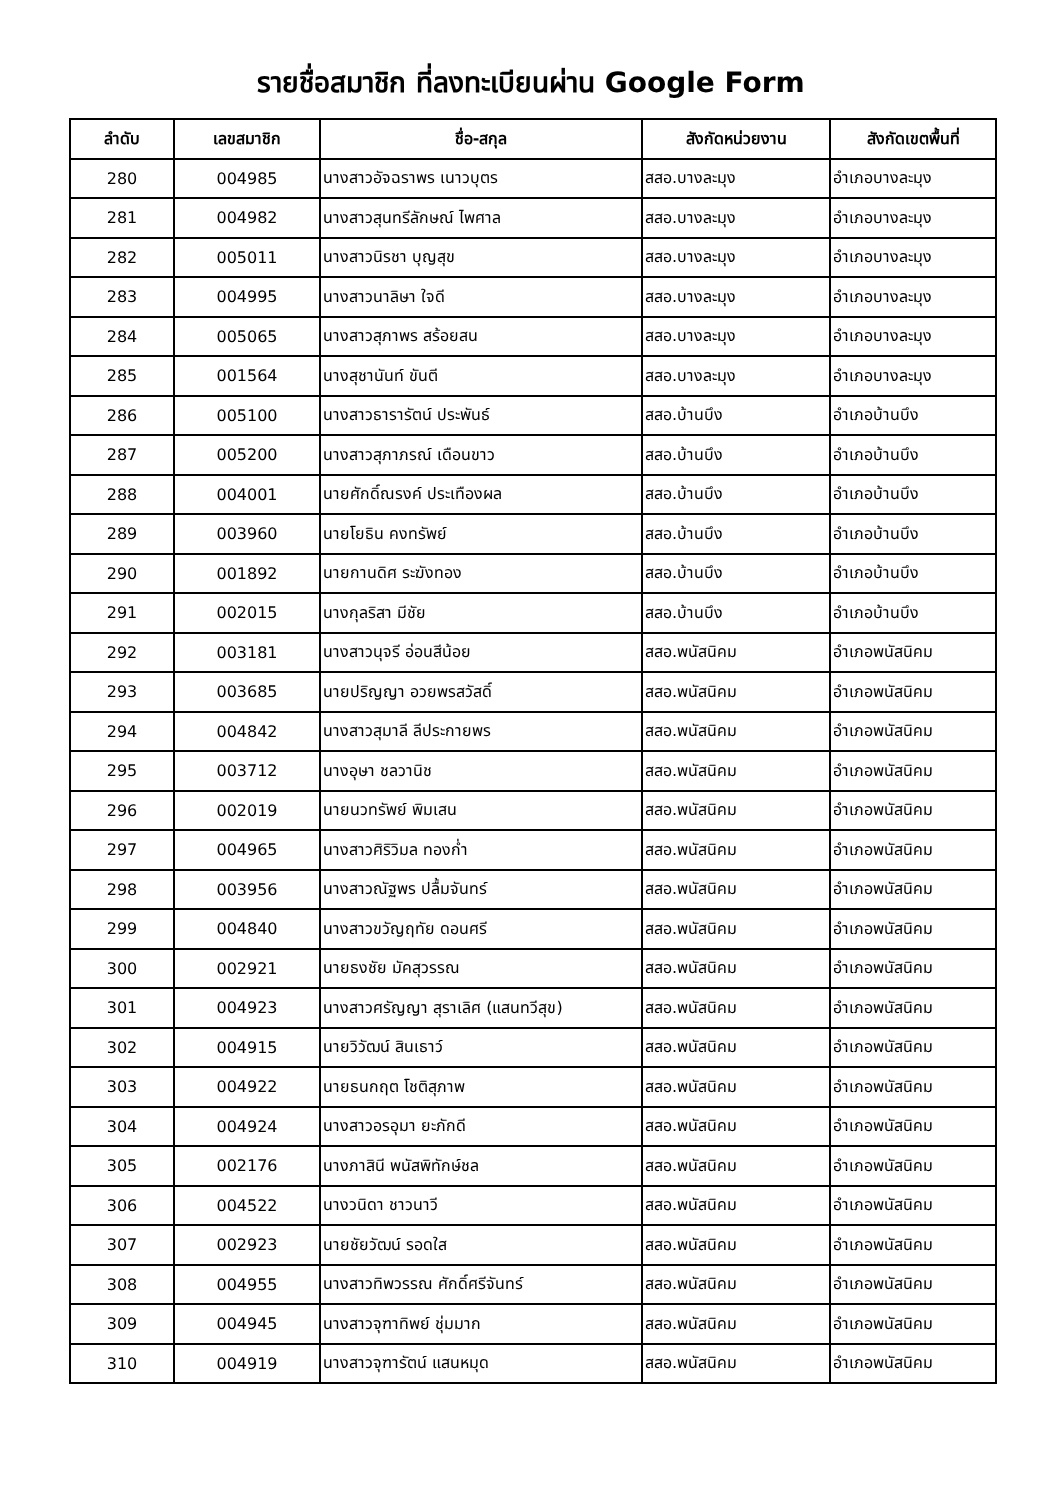รายชื่อสมาชิก ที่ลงทะเบียนผ่าน Google Form
| ลำดับ | เลขสมาชิก | ชื่อ-สกุล | สังกัดหน่วยงาน | สังกัดเขตพื้นที่ |
| --- | --- | --- | --- | --- |
| 280 | 004985 | นางสาวอัจฉราพร เนาวบุตร | สสอ.บางละมุง | อำเภอบางละมุง |
| 281 | 004982 | นางสาวสุนทรีลักษณ์ ไพศาล | สสอ.บางละมุง | อำเภอบางละมุง |
| 282 | 005011 | นางสาวนิรชา บุญสุข | สสอ.บางละมุง | อำเภอบางละมุง |
| 283 | 004995 | นางสาวนาลิษา ใจดี | สสอ.บางละมุง | อำเภอบางละมุง |
| 284 | 005065 | นางสาวสุภาพร สร้อยสน | สสอ.บางละมุง | อำเภอบางละมุง |
| 285 | 001564 | นางสุชานันท์ ขันตี | สสอ.บางละมุง | อำเภอบางละมุง |
| 286 | 005100 | นางสาวธารารัตน์ ประพันธ์ | สสอ.บ้านบึง | อำเภอบ้านบึง |
| 287 | 005200 | นางสาวสุภาภรณ์ เดือนขาว | สสอ.บ้านบึง | อำเภอบ้านบึง |
| 288 | 004001 | นายศักดิ์ณรงค์ ประเทืองผล | สสอ.บ้านบึง | อำเภอบ้านบึง |
| 289 | 003960 | นายโยธิน คงทรัพย์ | สสอ.บ้านบึง | อำเภอบ้านบึง |
| 290 | 001892 | นายกานดิศ ระฆังทอง | สสอ.บ้านบึง | อำเภอบ้านบึง |
| 291 | 002015 | นางกุลริสา มีชัย | สสอ.บ้านบึง | อำเภอบ้านบึง |
| 292 | 003181 | นางสาวนุจรี อ่อนสีน้อย | สสอ.พนัสนิคม | อำเภอพนัสนิคม |
| 293 | 003685 | นายปริญญา อวยพรสวัสดิ์ | สสอ.พนัสนิคม | อำเภอพนัสนิคม |
| 294 | 004842 | นางสาวสุมาลี ลีประกายพร | สสอ.พนัสนิคม | อำเภอพนัสนิคม |
| 295 | 003712 | นางอุษา ชลวานิช | สสอ.พนัสนิคม | อำเภอพนัสนิคม |
| 296 | 002019 | นายนวทรัพย์ พิมเสน | สสอ.พนัสนิคม | อำเภอพนัสนิคม |
| 297 | 004965 | นางสาวศิริวิมล ทองก่ำ | สสอ.พนัสนิคม | อำเภอพนัสนิคม |
| 298 | 003956 | นางสาวณัฐพร ปลื้มจันทร์ | สสอ.พนัสนิคม | อำเภอพนัสนิคม |
| 299 | 004840 | นางสาวขวัญฤทัย ดอนศรี | สสอ.พนัสนิคม | อำเภอพนัสนิคม |
| 300 | 002921 | นายธงชัย มัคสุวรรณ | สสอ.พนัสนิคม | อำเภอพนัสนิคม |
| 301 | 004923 | นางสาวศรัญญา สุราเลิศ (แสนทวีสุข) | สสอ.พนัสนิคม | อำเภอพนัสนิคม |
| 302 | 004915 | นายวิวัฒน์ สินเธาว์ | สสอ.พนัสนิคม | อำเภอพนัสนิคม |
| 303 | 004922 | นายธนกฤต โชติสุภาพ | สสอ.พนัสนิคม | อำเภอพนัสนิคม |
| 304 | 004924 | นางสาวอรอุมา ยะภักดี | สสอ.พนัสนิคม | อำเภอพนัสนิคม |
| 305 | 002176 | นางภาสินี พนัสพิทักษ์ชล | สสอ.พนัสนิคม | อำเภอพนัสนิคม |
| 306 | 004522 | นางวนิดา ชาวนาวี | สสอ.พนัสนิคม | อำเภอพนัสนิคม |
| 307 | 002923 | นายชัยวัฒน์ รอดใส | สสอ.พนัสนิคม | อำเภอพนัสนิคม |
| 308 | 004955 | นางสาวทิพวรรณ ศักดิ์ศรีจันทร์ | สสอ.พนัสนิคม | อำเภอพนัสนิคม |
| 309 | 004945 | นางสาวจุฑาทิพย์ ชุ่มมาก | สสอ.พนัสนิคม | อำเภอพนัสนิคม |
| 310 | 004919 | นางสาวจุฑารัตน์ แสนหมุด | สสอ.พนัสนิคม | อำเภอพนัสนิคม |